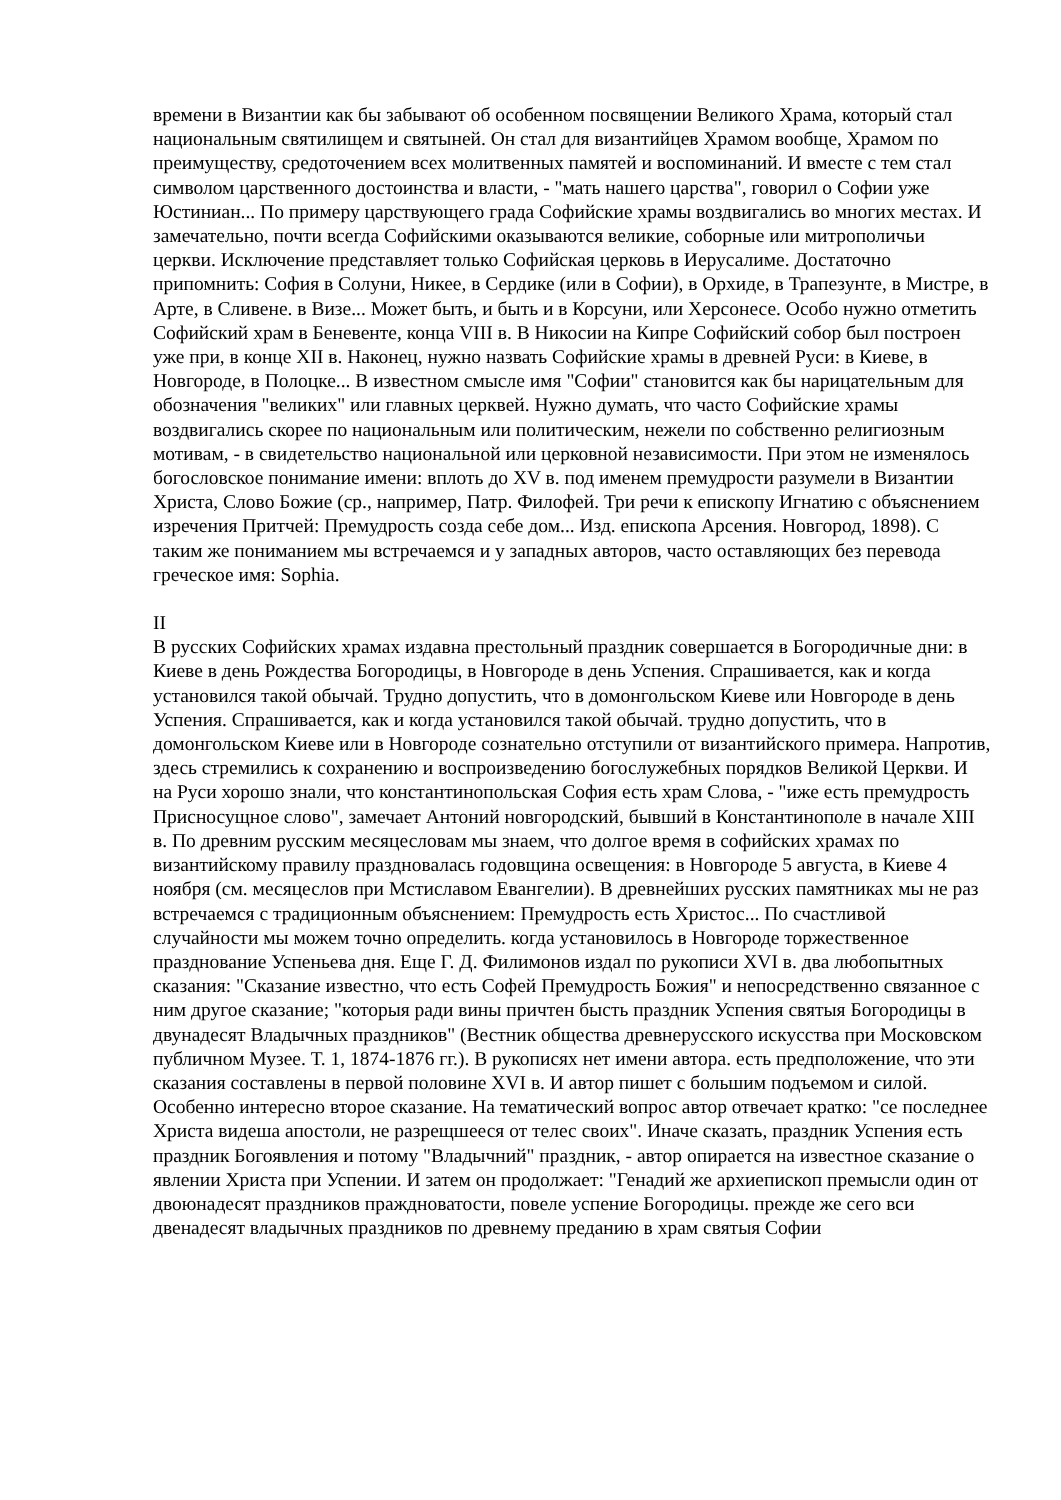времени в Византии как бы забывают об особенном посвящении Великого Храма, который стал национальным святилищем и святыней. Он стал для византийцев Храмом вообще, Храмом по преимуществу, средоточением всех молитвенных памятей и воспоминаний. И вместе с тем стал символом царственного достоинства и власти, - "мать нашего царства", говорил о Софии уже Юстиниан... По примеру царствующего града Софийские храмы воздвигались во многих местах. И замечательно, почти всегда Софийскими оказываются великие, соборные или митрополичьи церкви. Исключение представляет только Софийская церковь в Иерусалиме. Достаточно припомнить: София в Солуни, Никее, в Сердике (или в Софии), в Орхиде, в Трапезунте, в Мистре, в Арте, в Сливене. в Визе... Может быть, и быть и в Корсуни, или Херсонесе. Особо нужно отметить Софийский храм в Беневенте, конца VIII в. В Никосии на Кипре Софийский собор был построен уже при, в конце XII в. Наконец, нужно назвать Софийские храмы в древней Руси: в Киеве, в Новгороде, в Полоцке... В известном смысле имя "Софии" становится как бы нарицательным для обозначения "великих" или главных церквей. Нужно думать, что часто Софийские храмы воздвигались скорее по национальным или политическим, нежели по собственно религиозным мотивам, - в свидетельство национальной или церковной независимости. При этом не изменялось богословское понимание имени: вплоть до XV в. под именем премудрости разумели в Византии Христа, Слово Божие (ср., например, Патр. Филофей. Три речи к епископу Игнатию с объяснением изречения Притчей: Премудрость созда себе дом... Изд. епископа Арсения. Новгород, 1898). С таким же пониманием мы встречаемся и у западных авторов, часто оставляющих без перевода греческое имя: Sophia.
II
В русских Софийских храмах издавна престольный праздник совершается в Богородичные дни: в Киеве в день Рождества Богородицы, в Новгороде в день Успения. Спрашивается, как и когда установился такой обычай. Трудно допустить, что в домонгольском Киеве или Новгороде в день Успения. Спрашивается, как и когда установился такой обычай. трудно допустить, что в домонгольском Киеве или в Новгороде сознательно отступили от византийского примера. Напротив, здесь стремились к сохранению и воспроизведению богослужебных порядков Великой Церкви. И на Руси хорошо знали, что константинопольская София есть храм Слова, - "иже есть премудрость Присносущное слово", замечает Антоний новгородский, бывший в Константинополе в начале XIII в. По древним русским месяцесловам мы знаем, что долгое время в софийских храмах по византийскому правилу праздновалась годовщина освещения: в Новгороде 5 августа, в Киеве 4 ноября (см. месяцеслов при Мстиславом Евангелии). В древнейших русских памятниках мы не раз встречаемся с традиционным объяснением: Премудрость есть Христос... По счастливой случайности мы можем точно определить. когда установилось в Новгороде торжественное празднование Успеньева дня. Еще Г. Д. Филимонов издал по рукописи XVI в. два любопытных сказания: "Сказание известно, что есть Софей Премудрость Божия" и непосредственно связанное с ним другое сказание; "которыя ради вины причтен бысть праздник Успения святыя Богородицы в двунадесят Владычных праздников" (Вестник общества древнерусского искусства при Московском публичном Музее. Т. 1, 1874-1876 гг.). В рукописях нет имени автора. есть предположение, что эти сказания составлены в первой половине XVI в. И автор пишет с большим подъемом и силой. Особенно интересно второе сказание. На тематический вопрос автор отвечает кратко: "се последнее Христа видеша апостоли, не разрещшееся от телес своих". Иначе сказать, праздник Успения есть праздник Богоявления и потому "Владычний" праздник, - автор опирается на известное сказание о явлении Христа при Успении. И затем он продолжает: "Генадий же архиепископ премысли один от двоюнадесят праздников праждноватости, повеле успение Богородицы. прежде же сего вси двенадесят владычных праздников по древнему преданию в храм святыя Софии